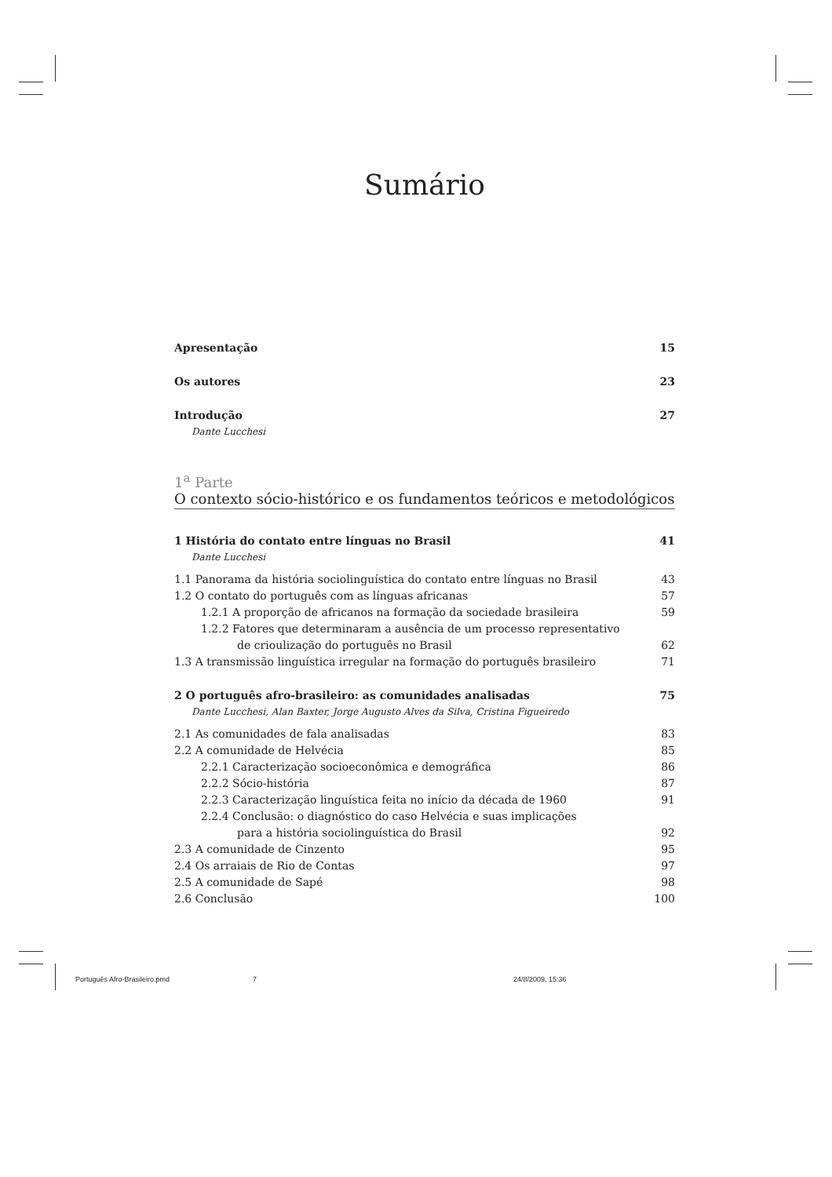Sumário
Apresentação 15
Os autores 23
Introdução 27
Dante Lucchesi
1<sup>a</sup> Parte
O contexto sócio-histórico e os fundamentos teóricos e metodológicos
1 História do contato entre línguas no Brasil 41
Dante Lucchesi
1.1 Panorama da história sociolinguística do contato entre línguas no Brasil 43
1.2 O contato do português com as línguas africanas 57
1.2.1 A proporção de africanos na formação da sociedade brasileira 59
1.2.2 Fatores que determinaram a ausência de um processo representativo
de crioulização do português no Brasil 62
1.3 A transmissão linguística irregular na formação do português brasileiro 71
2 O português afro-brasileiro: as comunidades analisadas 75
Dante Lucchesi, Alan Baxter, Jorge Augusto Alves da Silva, Cristina Figueiredo
2.1 As comunidades de fala analisadas 83
2.2 A comunidade de Helvécia 85
2.2.1 Caracterização socioeconômica e demográfica 86
2.2.2 Sócio-história 87
2.2.3 Caracterização linguística feita no início da década de 1960 91
2.2.4 Conclusão: o diagnóstico do caso Helvécia e suas implicações
para a história sociolinguística do Brasil 92
2.3 A comunidade de Cinzento 95
2.4 Os arraiais de Rio de Contas 97
2.5 A comunidade de Sapé 98
2.6 Conclusão 100
Português Afro-Brasileiro.pmd 7 24/8/2009, 15:36